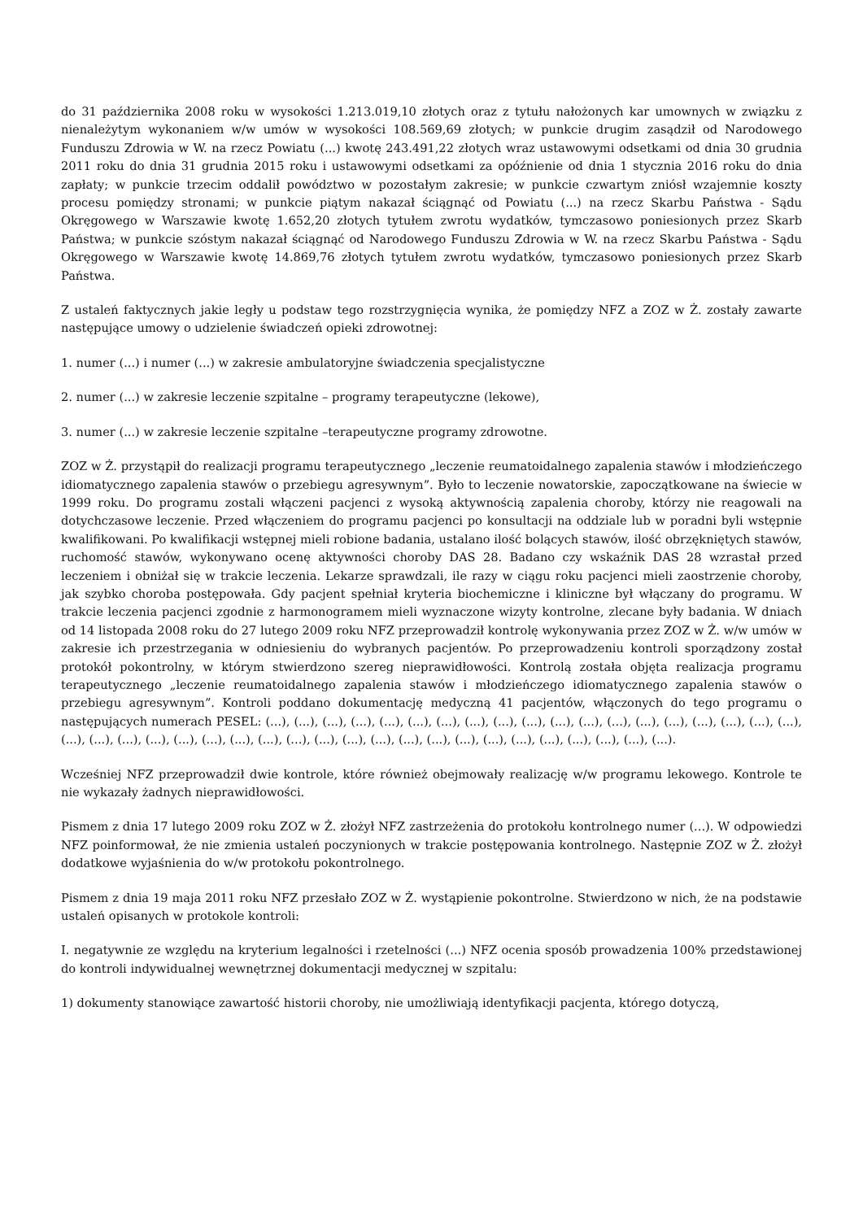do 31 października 2008 roku w wysokości 1.213.019,10 złotych oraz z tytułu nałożonych kar umownych w związku z nienależytym wykonaniem w/w umów w wysokości 108.569,69 złotych; w punkcie drugim zasądził od Narodowego Funduszu Zdrowia w W. na rzecz Powiatu (...) kwotę 243.491,22 złotych wraz ustawowymi odsetkami od dnia 30 grudnia 2011 roku do dnia 31 grudnia 2015 roku i ustawowymi odsetkami za opóźnienie od dnia 1 stycznia 2016 roku do dnia zapłaty; w punkcie trzecim oddalił powództwo w pozostałym zakresie; w punkcie czwartym zniósł wzajemnie koszty procesu pomiędzy stronami; w punkcie piątym nakazał ściągnąć od Powiatu (...) na rzecz Skarbu Państwa - Sądu Okręgowego w Warszawie kwotę 1.652,20 złotych tytułem zwrotu wydatków, tymczasowo poniesionych przez Skarb Państwa; w punkcie szóstym nakazał ściągnąć od Narodowego Funduszu Zdrowia w W. na rzecz Skarbu Państwa - Sądu Okręgowego w Warszawie kwotę 14.869,76 złotych tytułem zwrotu wydatków, tymczasowo poniesionych przez Skarb Państwa.
Z ustaleń faktycznych jakie legły u podstaw tego rozstrzygnięcia wynika, że pomiędzy NFZ a ZOZ w Ż. zostały zawarte następujące umowy o udzielenie świadczeń opieki zdrowotnej:
1. numer (...) i numer (...) w zakresie ambulatoryjne świadczenia specjalistyczne
2. numer (...) w zakresie leczenie szpitalne – programy terapeutyczne (lekowe),
3. numer (...) w zakresie leczenie szpitalne –terapeutyczne programy zdrowotne.
ZOZ w Ż. przystąpił do realizacji programu terapeutycznego „leczenie reumatoidalnego zapalenia stawów i młodzieńczego idiomatycznego zapalenia stawów o przebiegu agresywnym”. Było to leczenie nowatorskie, zapoczątkowane na świecie w 1999 roku. Do programu zostali włączeni pacjenci z wysoką aktywnością zapalenia choroby, którzy nie reagowali na dotychczasowe leczenie. Przed włączeniem do programu pacjenci po konsultacji na oddziale lub w poradni byli wstępnie kwalifikowani. Po kwalifikacji wstępnej mieli robione badania, ustalano ilość bolących stawów, ilość obrzękniętych stawów, ruchomość stawów, wykonywano ocenę aktywności choroby DAS 28. Badano czy wskaźnik DAS 28 wzrastał przed leczeniem i obniżał się w trakcie leczenia. Lekarze sprawdzali, ile razy w ciągu roku pacjenci mieli zaostrzenie choroby, jak szybko choroba postępowała. Gdy pacjent spełniał kryteria biochemiczne i kliniczne był włączany do programu. W trakcie leczenia pacjenci zgodnie z harmonogramem mieli wyznaczone wizyty kontrolne, zlecane były badania. W dniach od 14 listopada 2008 roku do 27 lutego 2009 roku NFZ przeprowadził kontrolę wykonywania przez ZOZ w Ż. w/w umów w zakresie ich przestrzegania w odniesieniu do wybranych pacjentów. Po przeprowadzeniu kontroli sporządzony został protokół pokontrolny, w którym stwierdzono szereg nieprawidłowości. Kontrolą została objęta realizacja programu terapeutycznego „leczenie reumatoidalnego zapalenia stawów i młodzieńczego idiomatycznego zapalenia stawów o przebiegu agresywnym”. Kontroli poddano dokumentację medyczną 41 pacjentów, włączonych do tego programu o następujących numerach PESEL: (...), (...), (...), (...), (...), (...), (...), (...), (...), (...), (...), (...), (...), (...), (...), (...), (...), (...), (...), (...), (...), (...), (...), (...), (...), (...), (...), (...), (...), (...), (...), (...), (...), (...), (...), (...), (...), (...), (...), (...), (...).
Wcześniej NFZ przeprowadził dwie kontrole, które również obejmowały realizację w/w programu lekowego. Kontrole te nie wykazały żadnych nieprawidłowości.
Pismem z dnia 17 lutego 2009 roku ZOZ w Ż. złożył NFZ zastrzeżenia do protokołu kontrolnego numer (...). W odpowiedzi NFZ poinformował, że nie zmienia ustaleń poczynionych w trakcie postępowania kontrolnego. Następnie ZOZ w Ż. złożył dodatkowe wyjaśnienia do w/w protokołu pokontrolnego.
Pismem z dnia 19 maja 2011 roku NFZ przesłało ZOZ w Ż. wystąpienie pokontrolne. Stwierdzono w nich, że na podstawie ustaleń opisanych w protokole kontroli:
I. negatywnie ze względu na kryterium legalności i rzetelności (...) NFZ ocenia sposób prowadzenia 100% przedstawionej do kontroli indywidualnej wewnętrznej dokumentacji medycznej w szpitalu:
1) dokumenty stanowiące zawartość historii choroby, nie umożliwiają identyfikacji pacjenta, którego dotyczą,